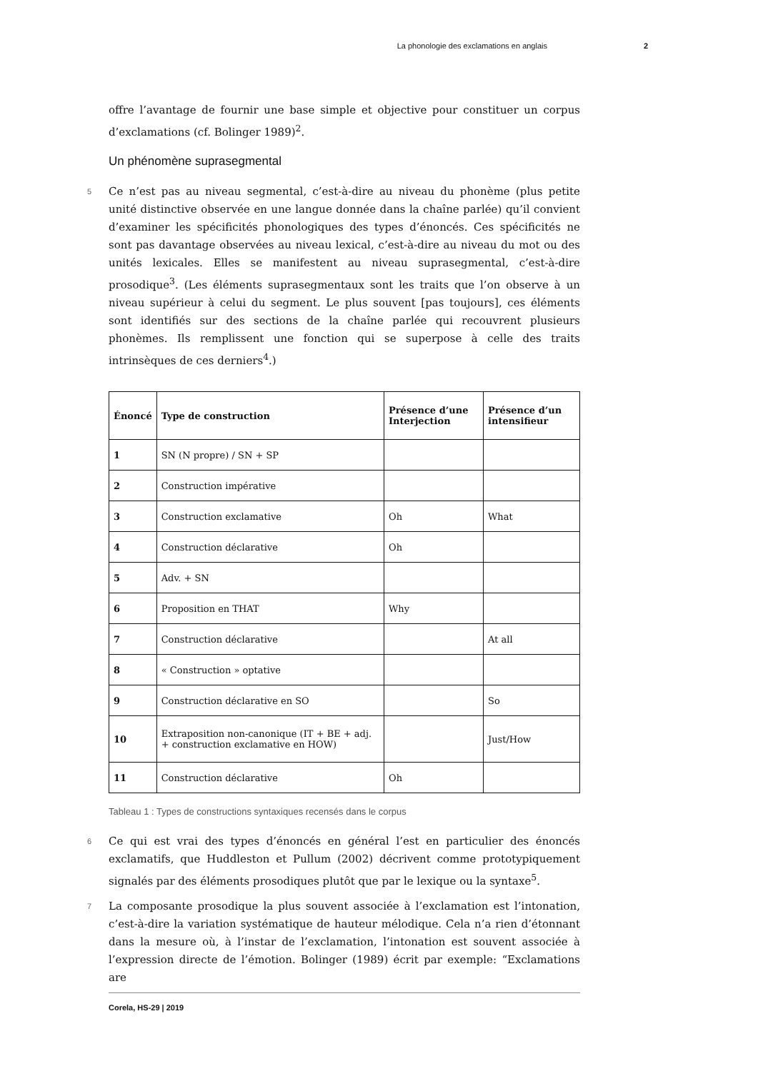La phonologie des exclamations en anglais 2
offre l’avantage de fournir une base simple et objective pour constituer un corpus d’exclamations (cf. Bolinger 1989)<sup>2</sup>.
Un phénomène suprasegmental
5 Ce n’est pas au niveau segmental, c’est-à-dire au niveau du phonème (plus petite unité distinctive observée en une langue donnée dans la chaîne parlée) qu’il convient d’examiner les spécificités phonologiques des types d’énoncés. Ces spécificités ne sont pas davantage observées au niveau lexical, c’est-à-dire au niveau du mot ou des unités lexicales. Elles se manifestent au niveau suprasegmental, c’est-à-dire prosodique<sup>3</sup>. (Les éléments suprasegmentaux sont les traits que l’on observe à un niveau supérieur à celui du segment. Le plus souvent [pas toujours], ces éléments sont identifiés sur des sections de la chaîne parlée qui recouvrent plusieurs phonèmes. Ils remplissent une fonction qui se superpose à celle des traits intrinsèques de ces derniers<sup>4</sup>.)
| Énoncé | Type de construction | Présence d’une Interjection | Présence d’un intensifieur |
| --- | --- | --- | --- |
| 1 | SN (N propre) / SN + SP | | |
| 2 | Construction impérative | | |
| 3 | Construction exclamative | Oh | What |
| 4 | Construction déclarative | Oh | |
| 5 | Adv. + SN | | |
| 6 | Proposition en THAT | Why | |
| 7 | Construction déclarative | | At all |
| 8 | « Construction » optative | | |
| 9 | Construction déclarative en SO | | So |
| 10 | Extraposition non-canonique (IT + BE + adj. + construction exclamative en HOW) | | Just/How |
| 11 | Construction déclarative | Oh | |
Tableau 1 : Types de constructions syntaxiques recensés dans le corpus
6 Ce qui est vrai des types d’énoncés en général l’est en particulier des énoncés exclamatifs, que Huddleston et Pullum (2002) décrivent comme prototypiquement signalés par des éléments prosodiques plutôt que par le lexique ou la syntaxe<sup>5</sup>.
7 La composante prosodique la plus souvent associée à l’exclamation est l’intonation, c’est-à-dire la variation systématique de hauteur mélodique. Cela n’a rien d’étonnant dans la mesure où, à l’instar de l’exclamation, l’intonation est souvent associée à l’expression directe de l’émotion. Bolinger (1989) écrit par exemple: “Exclamations are
Corela, HS-29 | 2019